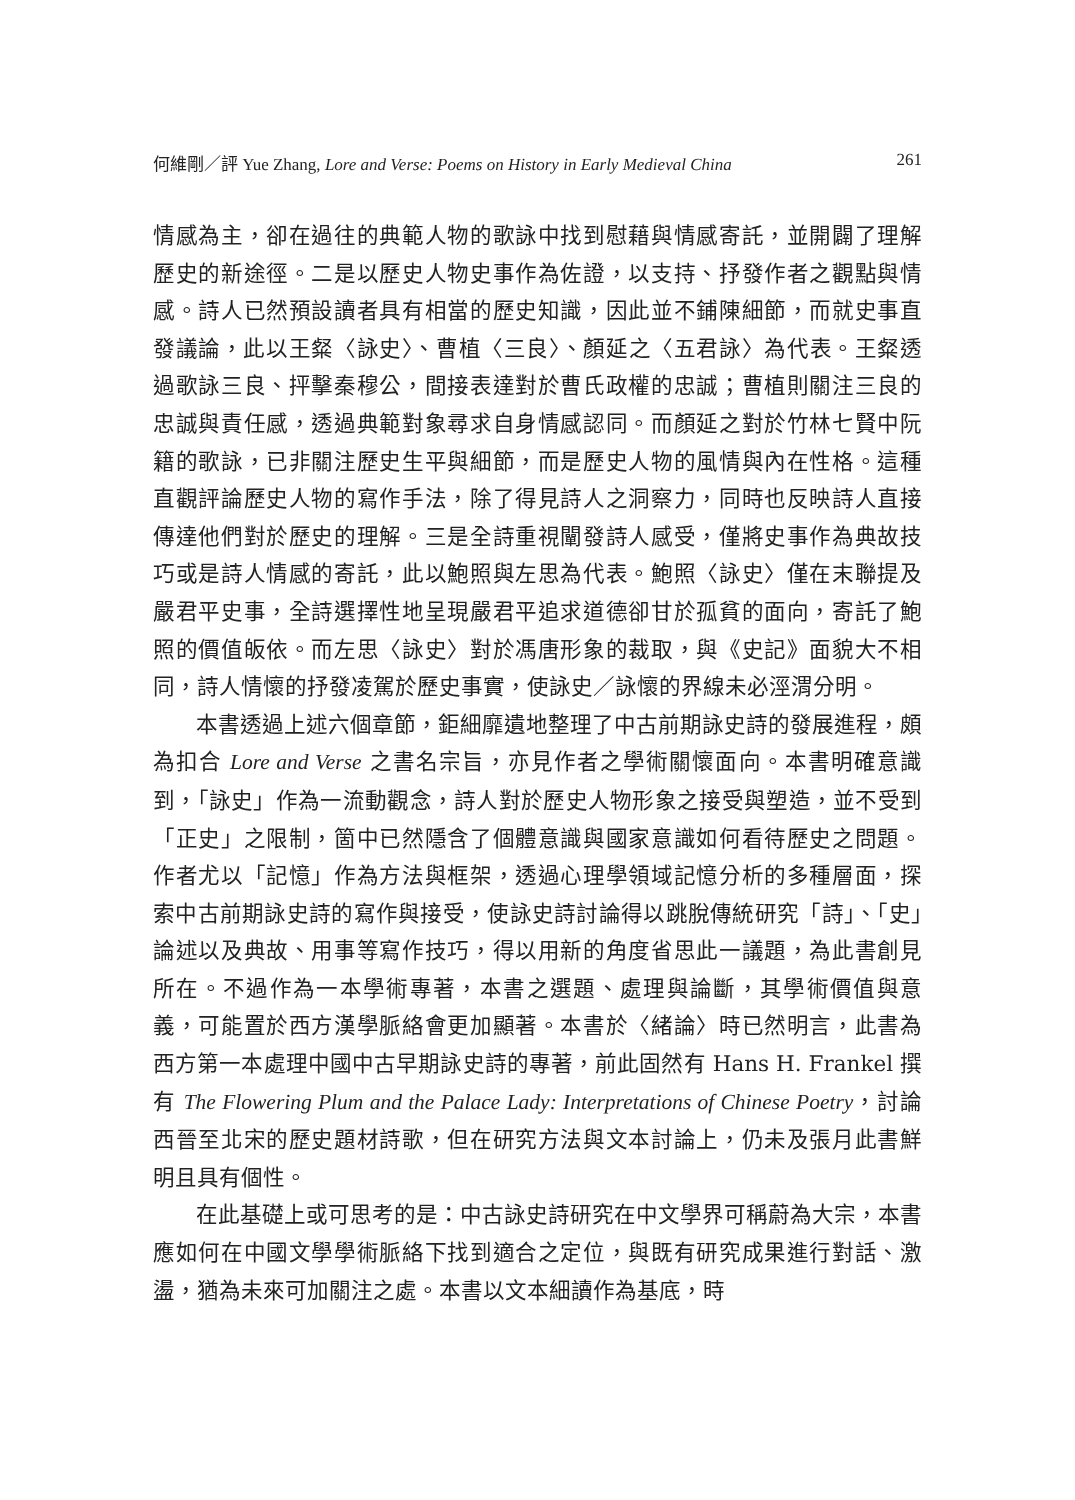何維剛／評 Yue Zhang, Lore and Verse: Poems on History in Early Medieval China 261
情感為主，卻在過往的典範人物的歌詠中找到慰藉與情感寄託，並開闢了理解歷史的新途徑。二是以歷史人物史事作為佐證，以支持、抒發作者之觀點與情感。詩人已然預設讀者具有相當的歷史知識，因此並不鋪陳細節，而就史事直發議論，此以王粲〈詠史〉、曹植〈三良〉、顏延之〈五君詠〉為代表。王粲透過歌詠三良、抨擊秦穆公，間接表達對於曹氏政權的忠誠；曹植則關注三良的忠誠與責任感，透過典範對象尋求自身情感認同。而顏延之對於竹林七賢中阮籍的歌詠，已非關注歷史生平與細節，而是歷史人物的風情與內在性格。這種直觀評論歷史人物的寫作手法，除了得見詩人之洞察力，同時也反映詩人直接傳達他們對於歷史的理解。三是全詩重視闡發詩人感受，僅將史事作為典故技巧或是詩人情感的寄託，此以鮑照與左思為代表。鮑照〈詠史〉僅在末聯提及嚴君平史事，全詩選擇性地呈現嚴君平追求道德卻甘於孤貧的面向，寄託了鮑照的價值皈依。而左思〈詠史〉對於馮唐形象的裁取，與《史記》面貌大不相同，詩人情懷的抒發凌駕於歷史事實，使詠史／詠懷的界線未必涇渭分明。
本書透過上述六個章節，鉅細靡遺地整理了中古前期詠史詩的發展進程，頗為扣合 Lore and Verse 之書名宗旨，亦見作者之學術關懷面向。本書明確意識到，「詠史」作為一流動觀念，詩人對於歷史人物形象之接受與塑造，並不受到「正史」之限制，箇中已然隱含了個體意識與國家意識如何看待歷史之問題。作者尤以「記憶」作為方法與框架，透過心理學領域記憶分析的多種層面，探索中古前期詠史詩的寫作與接受，使詠史詩討論得以跳脫傳統研究「詩」、「史」論述以及典故、用事等寫作技巧，得以用新的角度省思此一議題，為此書創見所在。不過作為一本學術專著，本書之選題、處理與論斷，其學術價值與意義，可能置於西方漢學脈絡會更加顯著。本書於〈緒論〉時已然明言，此書為西方第一本處理中國中古早期詠史詩的專著，前此固然有 Hans H. Frankel 撰有 The Flowering Plum and the Palace Lady: Interpretations of Chinese Poetry，討論西晉至北宋的歷史題材詩歌，但在研究方法與文本討論上，仍未及張月此書鮮明且具有個性。
在此基礎上或可思考的是：中古詠史詩研究在中文學界可稱蔚為大宗，本書應如何在中國文學學術脈絡下找到適合之定位，與既有研究成果進行對話、激盪，猶為未來可加關注之處。本書以文本細讀作為基底，時